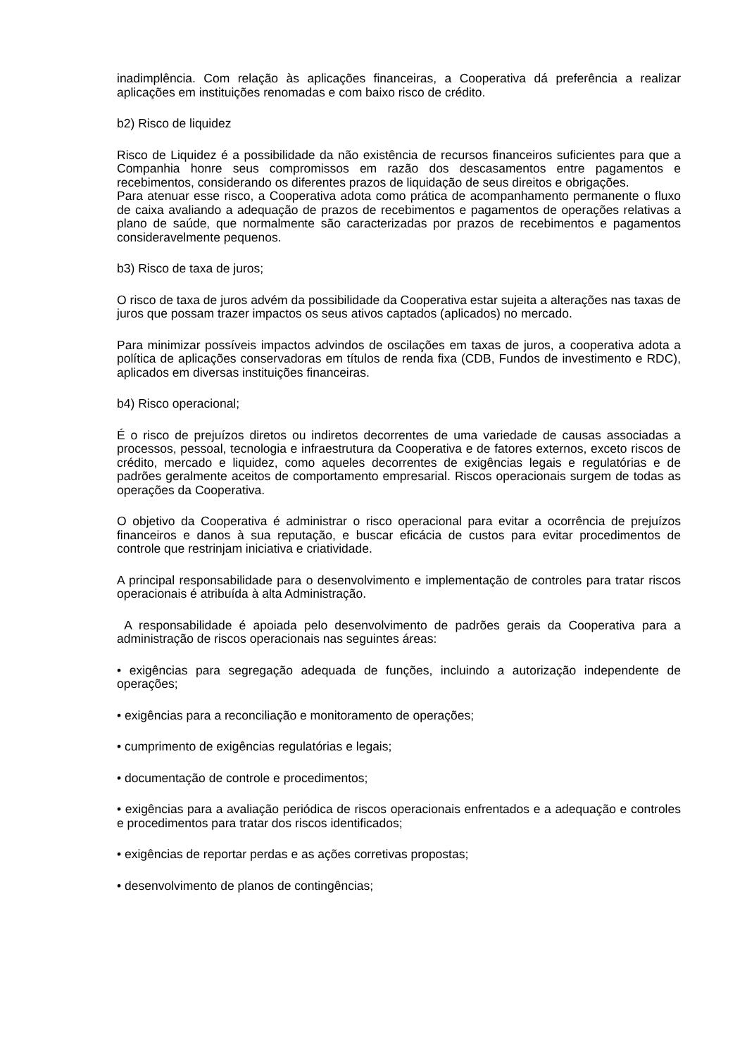inadimplência. Com relação às aplicações financeiras, a Cooperativa dá preferência a realizar aplicações em instituições renomadas e com baixo risco de crédito.
b2) Risco de liquidez
Risco de Liquidez é a possibilidade da não existência de recursos financeiros suficientes para que a Companhia honre seus compromissos em razão dos descasamentos entre pagamentos e recebimentos, considerando os diferentes prazos de liquidação de seus direitos e obrigações.
Para atenuar esse risco, a Cooperativa adota como prática de acompanhamento permanente o fluxo de caixa avaliando a adequação de prazos de recebimentos e pagamentos de operações relativas a plano de saúde, que normalmente são caracterizadas por prazos de recebimentos e pagamentos consideravelmente pequenos.
b3) Risco de taxa de juros;
O risco de taxa de juros advém da possibilidade da Cooperativa estar sujeita a alterações nas taxas de juros que possam trazer impactos os seus ativos captados (aplicados) no mercado.
Para minimizar possíveis impactos advindos de oscilações em taxas de juros, a cooperativa adota a política de aplicações conservadoras em títulos de renda fixa (CDB, Fundos de investimento e RDC), aplicados em diversas instituições financeiras.
b4) Risco operacional;
É o risco de prejuízos diretos ou indiretos decorrentes de uma variedade de causas associadas a processos, pessoal, tecnologia e infraestrutura da Cooperativa e de fatores externos, exceto riscos de crédito, mercado e liquidez, como aqueles decorrentes de exigências legais e regulatórias e de padrões geralmente aceitos de comportamento empresarial. Riscos operacionais surgem de todas as operações da Cooperativa.
O objetivo da Cooperativa é administrar o risco operacional para evitar a ocorrência de prejuízos financeiros e danos à sua reputação, e buscar eficácia de custos para evitar procedimentos de controle que restrinjam iniciativa e criatividade.
A principal responsabilidade para o desenvolvimento e implementação de controles para tratar riscos operacionais é atribuída à alta Administração.
A responsabilidade é apoiada pelo desenvolvimento de padrões gerais da Cooperativa para a administração de riscos operacionais nas seguintes áreas:
• exigências para segregação adequada de funções, incluindo a autorização independente de operações;
• exigências para a reconciliação e monitoramento de operações;
• cumprimento de exigências regulatórias e legais;
• documentação de controle e procedimentos;
• exigências para a avaliação periódica de riscos operacionais enfrentados e a adequação e controles e procedimentos para tratar dos riscos identificados;
• exigências de reportar perdas e as ações corretivas propostas;
• desenvolvimento de planos de contingências;